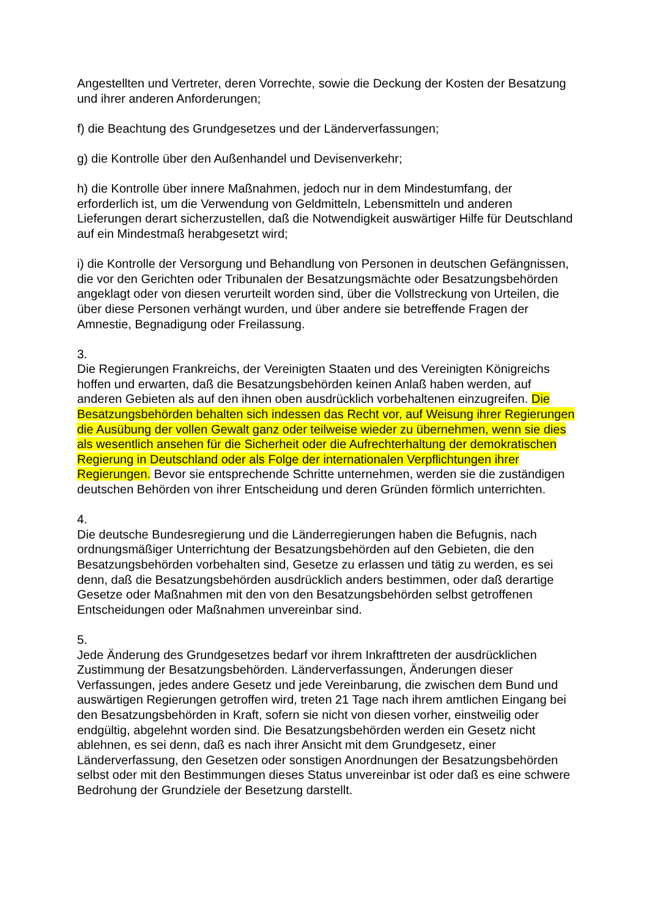Angestellten und Vertreter, deren Vorrechte, sowie die Deckung der Kosten der Besatzung und ihrer anderen Anforderungen;
f) die Beachtung des Grundgesetzes und der Länderverfassungen;
g) die Kontrolle über den Außenhandel und Devisenverkehr;
h) die Kontrolle über innere Maßnahmen, jedoch nur in dem Mindestumfang, der erforderlich ist, um die Verwendung von Geldmitteln, Lebensmitteln und anderen Lieferungen derart sicherzustellen, daß die Notwendigkeit auswärtiger Hilfe für Deutschland auf ein Mindestmaß herabgesetzt wird;
i) die Kontrolle der Versorgung und Behandlung von Personen in deutschen Gefängnissen, die vor den Gerichten oder Tribunalen der Besatzungsmächte oder Besatzungsbehörden angeklagt oder von diesen verurteilt worden sind, über die Vollstreckung von Urteilen, die über diese Personen verhängt wurden, und über andere sie betreffende Fragen der Amnestie, Begnadigung oder Freilassung.
3.
Die Regierungen Frankreichs, der Vereinigten Staaten und des Vereinigten Königreichs hoffen und erwarten, daß die Besatzungsbehörden keinen Anlaß haben werden, auf anderen Gebieten als auf den ihnen oben ausdrücklich vorbehaltenen einzugreifen. Die Besatzungsbehörden behalten sich indessen das Recht vor, auf Weisung ihrer Regierungen die Ausübung der vollen Gewalt ganz oder teilweise wieder zu übernehmen, wenn sie dies als wesentlich ansehen für die Sicherheit oder die Aufrechterhaltung der demokratischen Regierung in Deutschland oder als Folge der internationalen Verpflichtungen ihrer Regierungen. Bevor sie entsprechende Schritte unternehmen, werden sie die zuständigen deutschen Behörden von ihrer Entscheidung und deren Gründen förmlich unterrichten.
4.
Die deutsche Bundesregierung und die Länderregierungen haben die Befugnis, nach ordnungsmäßiger Unterrichtung der Besatzungsbehörden auf den Gebieten, die den Besatzungsbehörden vorbehalten sind, Gesetze zu erlassen und tätig zu werden, es sei denn, daß die Besatzungsbehörden ausdrücklich anders bestimmen, oder daß derartige Gesetze oder Maßnahmen mit den von den Besatzungsbehörden selbst getroffenen Entscheidungen oder Maßnahmen unvereinbar sind.
5.
Jede Änderung des Grundgesetzes bedarf vor ihrem Inkrafttreten der ausdrücklichen Zustimmung der Besatzungsbehörden. Länderverfassungen, Änderungen dieser Verfassungen, jedes andere Gesetz und jede Vereinbarung, die zwischen dem Bund und auswärtigen Regierungen getroffen wird, treten 21 Tage nach ihrem amtlichen Eingang bei den Besatzungsbehörden in Kraft, sofern sie nicht von diesen vorher, einstweilig oder endgültig, abgelehnt worden sind. Die Besatzungsbehörden werden ein Gesetz nicht ablehnen, es sei denn, daß es nach ihrer Ansicht mit dem Grundgesetz, einer Länderverfassung, den Gesetzen oder sonstigen Anordnungen der Besatzungsbehörden selbst oder mit den Bestimmungen dieses Status unvereinbar ist oder daß es eine schwere Bedrohung der Grundziele der Besetzung darstellt.